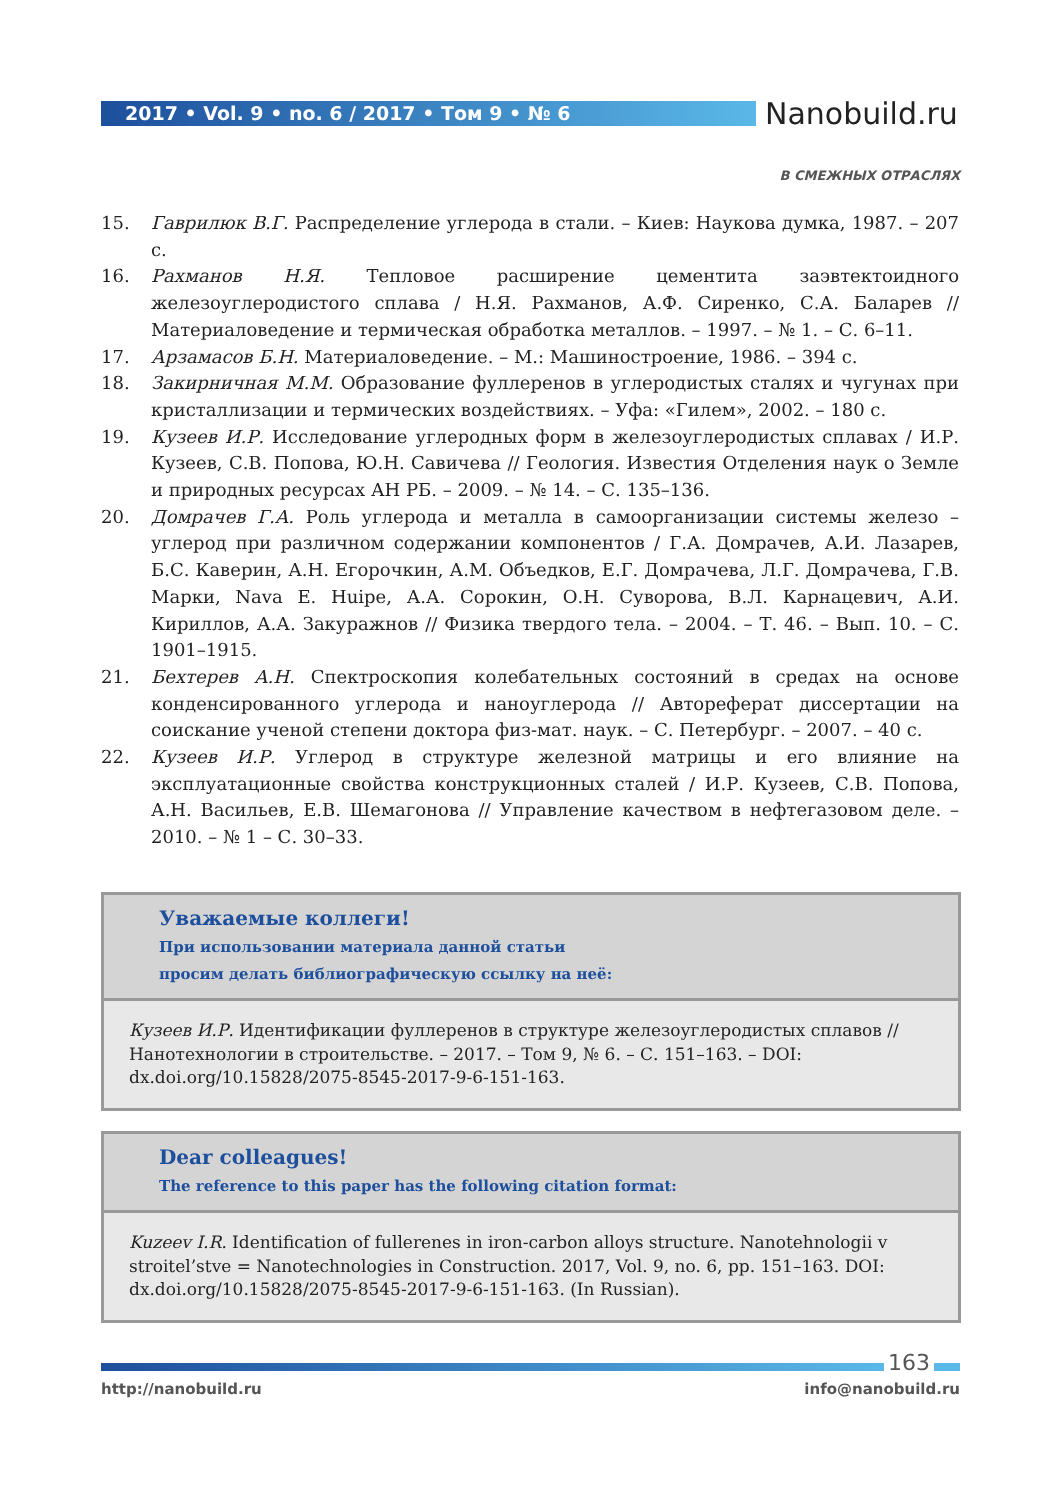2017 • Vol. 9 • no. 6 / 2017 • Том 9 • № 6 Nanobuild.ru
В СМЕЖНЫХ ОТРАСЛЯХ
15. Гаврилюк В.Г. Распределение углерода в стали. – Киев: Наукова думка, 1987. – 207 с.
16. Рахманов Н.Я. Тепловое расширение цементита заэвтектоидного железоуглеродистого сплава / Н.Я. Рахманов, А.Ф. Сиренко, С.А. Баларев // Материаловедение и термическая обработка металлов. – 1997. – № 1. – С. 6–11.
17. Арзамасов Б.Н. Материаловедение. – М.: Машиностроение, 1986. – 394 с.
18. Закирничная М.М. Образование фуллеренов в углеродистых сталях и чугунах при кристаллизации и термических воздействиях. – Уфа: «Гилем», 2002. – 180 с.
19. Кузеев И.Р. Исследование углеродных форм в железоуглеродистых сплавах / И.Р. Кузеев, С.В. Попова, Ю.Н. Савичева // Геология. Известия Отделения наук о Земле и природных ресурсах АН РБ. – 2009. – № 14. – С. 135–136.
20. Домрачев Г.А. Роль углерода и металла в самоорганизации системы железо – углерод при различном содержании компонентов / Г.А. Домрачев, А.И. Лазарев, Б.С. Каверин, А.Н. Егорочкин, А.М. Объедков, Е.Г. Домрачева, Л.Г. Домрачева, Г.В. Марки, Nava E. Huipe, А.А. Сорокин, О.Н. Суворова, В.Л. Карнацевич, А.И. Кириллов, А.А. Закуражнов // Физика твердого тела. – 2004. – Т. 46. – Вып. 10. – С. 1901–1915.
21. Бехтерев А.Н. Спектроскопия колебательных состояний в средах на основе конденсированного углерода и наноуглерода // Автореферат диссертации на соискание ученой степени доктора физ-мат. наук. – С. Петербург. – 2007. – 40 с.
22. Кузеев И.Р. Углерод в структуре железной матрицы и его влияние на эксплуатационные свойства конструкционных сталей / И.Р. Кузеев, С.В. Попова, А.Н. Васильев, Е.В. Шемагонова // Управление качеством в нефтегазовом деле. – 2010. – № 1 – С. 30–33.
Уважаемые коллеги!
При использовании материала данной статьи
просим делать библиографическую ссылку на неё:
Кузеев И.Р. Идентификации фуллеренов в структуре железоуглеродистых сплавов // Нанотехнологии в строительстве. – 2017. – Том 9, № 6. – С. 151–163. – DOI: dx.doi.org/10.15828/2075-8545-2017-9-6-151-163.
Dear colleagues!
The reference to this paper has the following citation format:
Kuzeev I.R. Identification of fullerenes in iron-carbon alloys structure. Nanotehnologii v stroitel’stve = Nanotechnologies in Construction. 2017, Vol. 9, no. 6, pp. 151–163. DOI: dx.doi.org/10.15828/2075-8545-2017-9-6-151-163. (In Russian).
163
http://nanobuild.ru info@nanobuild.ru